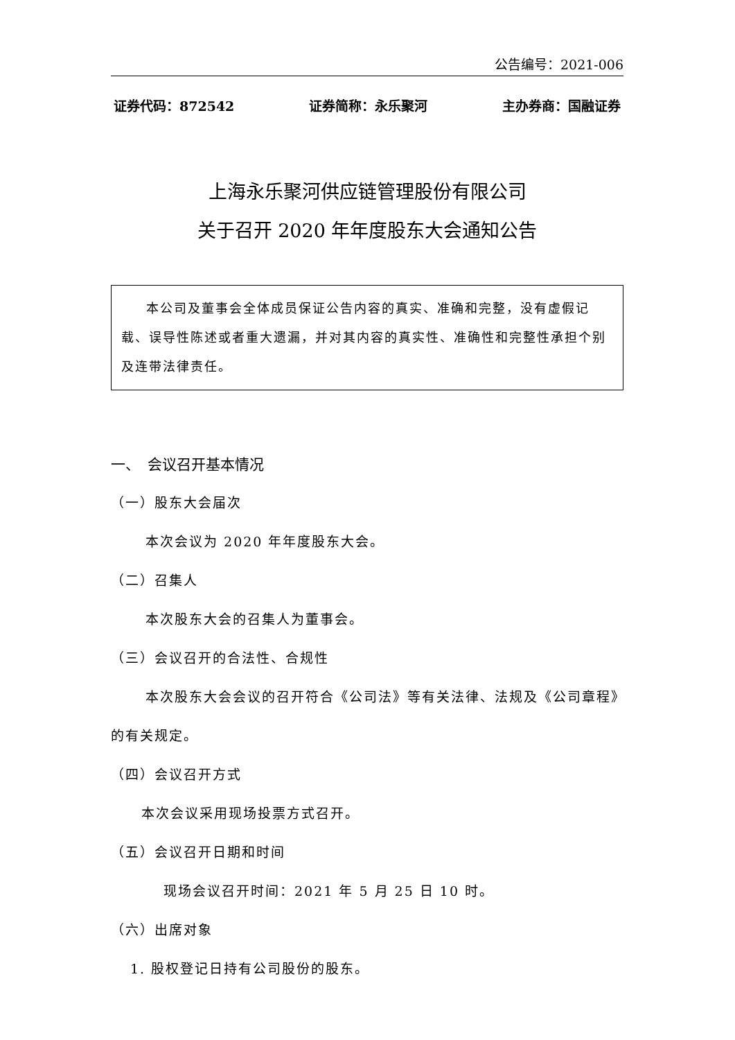公告编号：2021-006
证券代码：872542 证券简称：永乐聚河 主办券商：国融证券
上海永乐聚河供应链管理股份有限公司
关于召开 2020 年年度股东大会通知公告
本公司及董事会全体成员保证公告内容的真实、准确和完整，没有虚假记载、误导性陈述或者重大遗漏，并对其内容的真实性、准确性和完整性承担个别及连带法律责任。
一、　会议召开基本情况
（一）股东大会届次
本次会议为 2020 年年度股东大会。
（二）召集人
本次股东大会的召集人为董事会。
（三）会议召开的合法性、合规性
本次股东大会会议的召开符合《公司法》等有关法律、法规及《公司章程》的有关规定。
（四）会议召开方式
本次会议采用现场投票方式召开。
（五）会议召开日期和时间
现场会议召开时间：2021 年 5 月 25 日 10 时。
（六）出席对象
1. 股权登记日持有公司股份的股东。